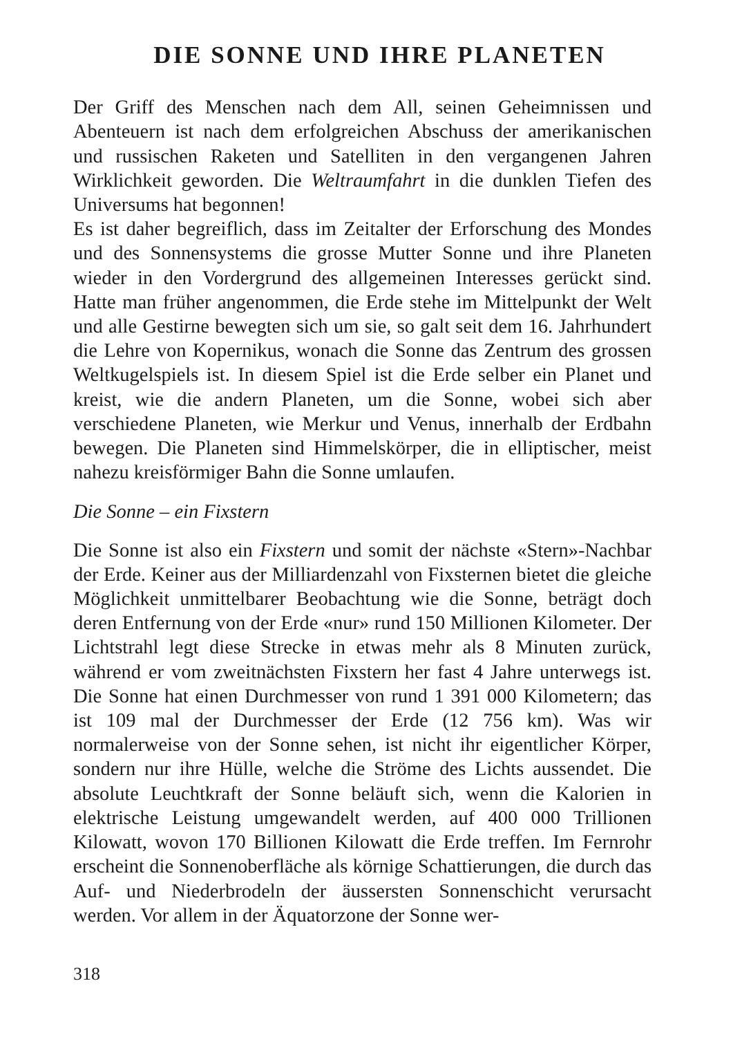DIE SONNE UND IHRE PLANETEN
Der Griff des Menschen nach dem All, seinen Geheimnissen und Abenteuern ist nach dem erfolgreichen Abschuss der amerikanischen und russischen Raketen und Satelliten in den vergangenen Jahren Wirklichkeit geworden. Die Weltraumfahrt in die dunklen Tiefen des Universums hat begonnen!
Es ist daher begreiflich, dass im Zeitalter der Erforschung des Mondes und des Sonnensystems die grosse Mutter Sonne und ihre Planeten wieder in den Vordergrund des allgemeinen Interesses gerückt sind. Hatte man früher angenommen, die Erde stehe im Mittelpunkt der Welt und alle Gestirne bewegten sich um sie, so galt seit dem 16. Jahrhundert die Lehre von Kopernikus, wonach die Sonne das Zentrum des grossen Weltkugelspiels ist. In diesem Spiel ist die Erde selber ein Planet und kreist, wie die andern Planeten, um die Sonne, wobei sich aber verschiedene Planeten, wie Merkur und Venus, innerhalb der Erdbahn bewegen. Die Planeten sind Himmelskörper, die in elliptischer, meist nahezu kreisförmiger Bahn die Sonne umlaufen.
Die Sonne – ein Fixstern
Die Sonne ist also ein Fixstern und somit der nächste «Stern»-Nachbar der Erde. Keiner aus der Milliardenzahl von Fixsternen bietet die gleiche Möglichkeit unmittelbarer Beobachtung wie die Sonne, beträgt doch deren Entfernung von der Erde «nur» rund 150 Millionen Kilometer. Der Lichtstrahl legt diese Strecke in etwas mehr als 8 Minuten zurück, während er vom zweitnächsten Fixstern her fast 4 Jahre unterwegs ist. Die Sonne hat einen Durchmesser von rund 1 391 000 Kilometern; das ist 109 mal der Durchmesser der Erde (12 756 km). Was wir normalerweise von der Sonne sehen, ist nicht ihr eigentlicher Körper, sondern nur ihre Hülle, welche die Ströme des Lichts aussendet. Die absolute Leuchtkraft der Sonne beläuft sich, wenn die Kalorien in elektrische Leistung umgewandelt werden, auf 400 000 Trillionen Kilowatt, wovon 170 Billionen Kilowatt die Erde treffen. Im Fernrohr erscheint die Sonnenoberfläche als körnige Schattierungen, die durch das Auf- und Niederbrodeln der äussersten Sonnenschicht verursacht werden. Vor allem in der Äquatorzone der Sonne wer-
318